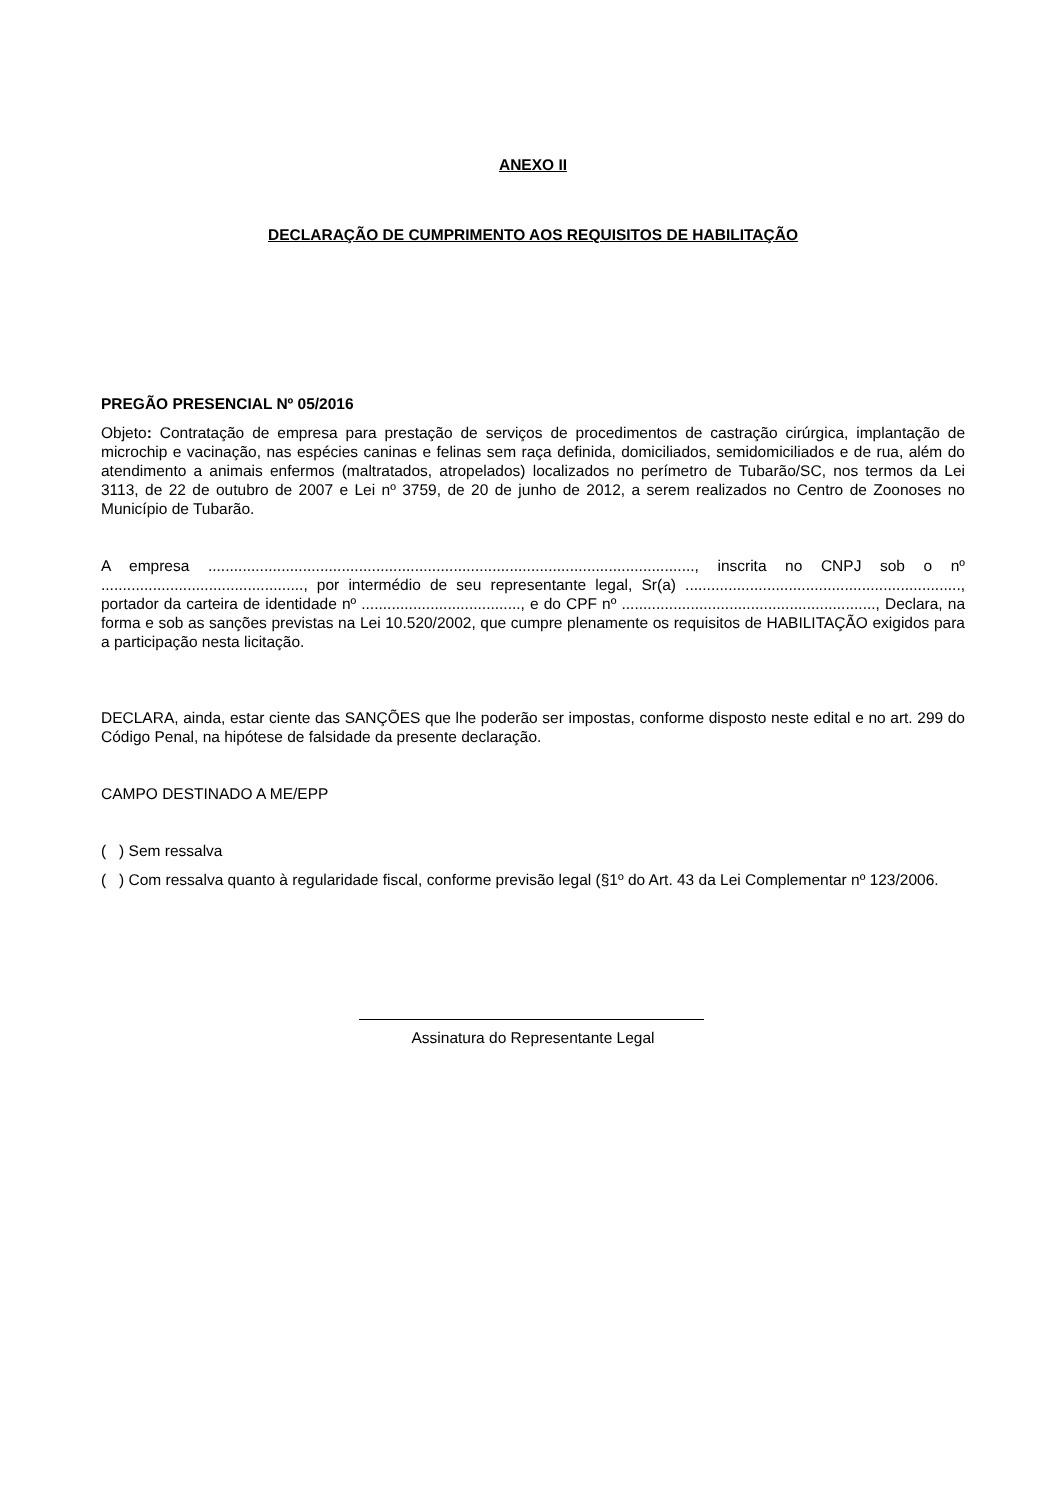ANEXO II
DECLARAÇÃO DE CUMPRIMENTO AOS REQUISITOS DE HABILITAÇÃO
PREGÃO PRESENCIAL Nº 05/2016
Objeto: Contratação de empresa para prestação de serviços de procedimentos de castração cirúrgica, implantação de microchip e vacinação, nas espécies caninas e felinas sem raça definida, domiciliados, semidomiciliados e de rua, além do atendimento a animais enfermos (maltratados, atropelados) localizados no perímetro de Tubarão/SC, nos termos da Lei 3113, de 22 de outubro de 2007 e Lei nº 3759, de 20 de junho de 2012, a serem realizados no Centro de Zoonoses no Município de Tubarão.
A empresa ................................................................................................................., inscrita no CNPJ sob o nº ..............................................., por intermédio de seu representante legal, Sr(a) ................................................................, portador da carteira de identidade nº ....................................., e do CPF nº ..........................................................., Declara, na forma e sob as sanções previstas na Lei 10.520/2002, que cumpre plenamente os requisitos de HABILITAÇÃO exigidos para a participação nesta licitação.
DECLARA, ainda, estar ciente das SANÇÕES que lhe poderão ser impostas, conforme disposto neste edital e no art. 299 do Código Penal, na hipótese de falsidade da presente declaração.
CAMPO DESTINADO A ME/EPP
( ) Sem ressalva
( ) Com ressalva quanto à regularidade fiscal, conforme previsão legal (§1º do Art. 43 da Lei Complementar nº 123/2006.
Assinatura do Representante Legal